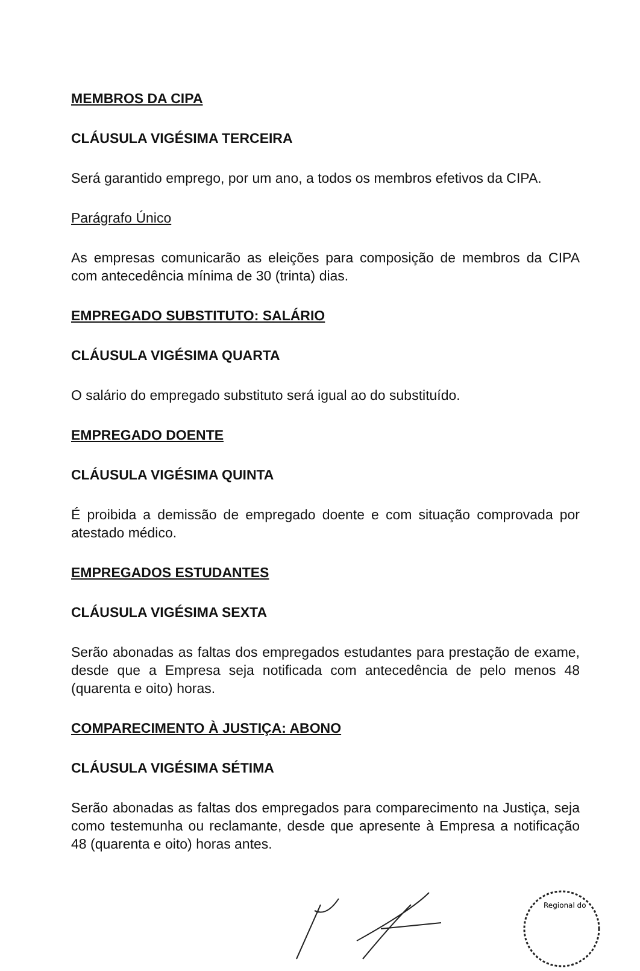MEMBROS DA CIPA
CLÁUSULA VIGÉSIMA TERCEIRA
Será garantido emprego, por um ano, a todos os membros efetivos da CIPA.
Parágrafo Único
As empresas comunicarão as eleições para composição de membros da CIPA com antecedência mínima de 30 (trinta) dias.
EMPREGADO SUBSTITUTO: SALÁRIO
CLÁUSULA VIGÉSIMA QUARTA
O salário do empregado substituto será igual ao do substituído.
EMPREGADO DOENTE
CLÁUSULA VIGÉSIMA QUINTA
É proibida a demissão de empregado doente e com situação comprovada por atestado médico.
EMPREGADOS ESTUDANTES
CLÁUSULA VIGÉSIMA SEXTA
Serão abonadas as faltas dos empregados estudantes para prestação de exame, desde que a Empresa seja notificada com antecedência de pelo menos 48 (quarenta e oito) horas.
COMPARECIMENTO À JUSTIÇA: ABONO
CLÁUSULA VIGÉSIMA SÉTIMA
Serão abonadas as faltas dos empregados para comparecimento na Justiça, seja como testemunha ou reclamante, desde que apresente à Empresa a notificação 48 (quarenta e oito) horas antes.
Regional do